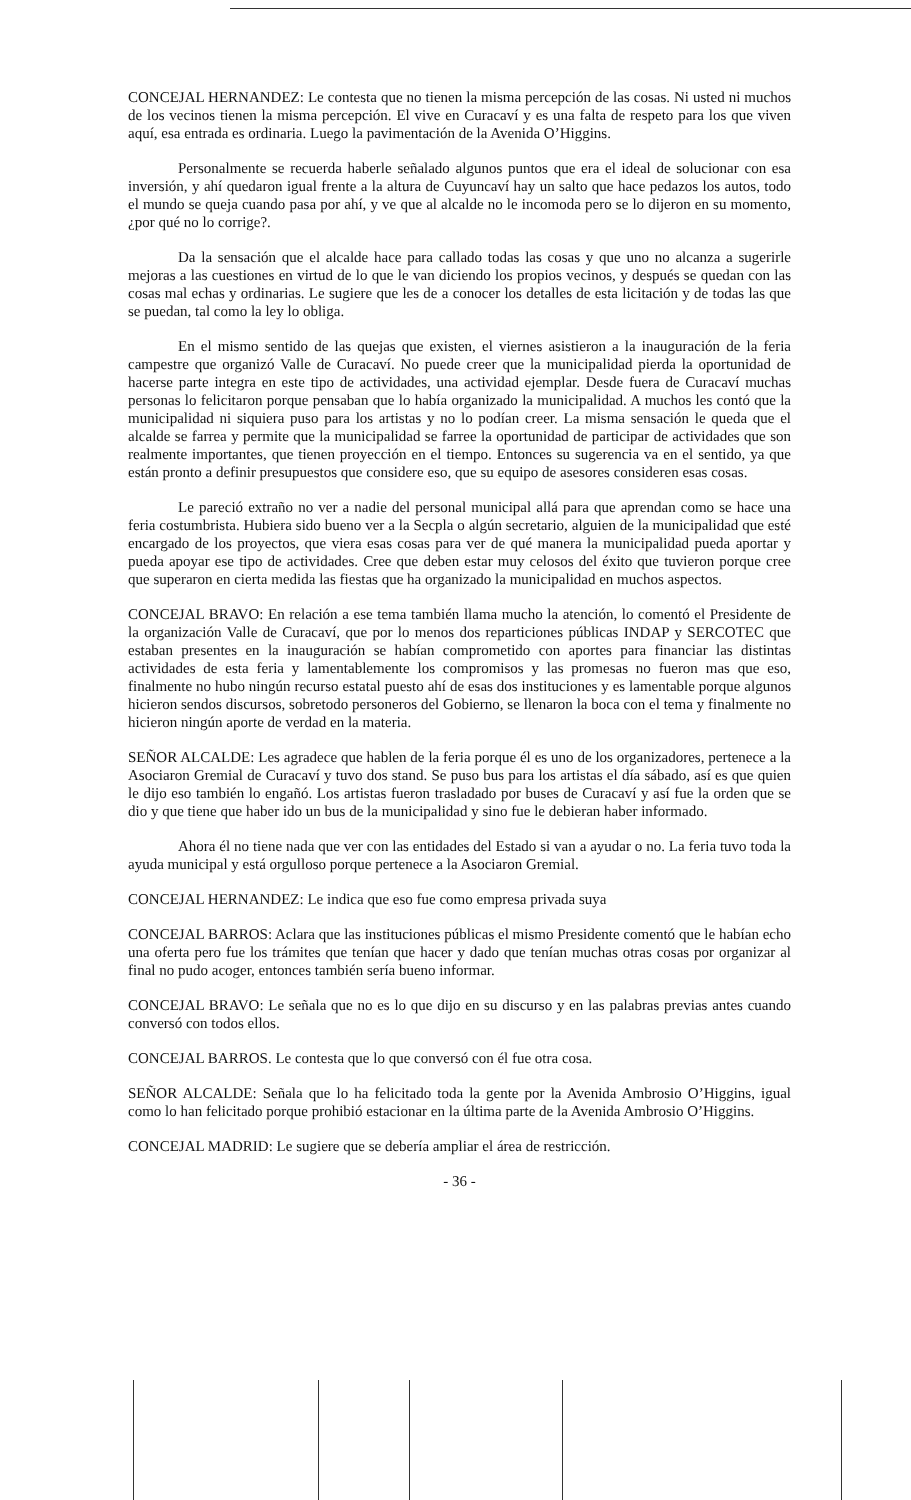CONCEJAL HERNANDEZ: Le contesta que no tienen la misma percepción de las cosas. Ni usted ni muchos de los vecinos tienen la misma percepción. El vive en Curacaví y es una falta de respeto para los que viven aquí, esa entrada es ordinaria. Luego la pavimentación de la Avenida O’Higgins.
Personalmente se recuerda haberle señalado algunos puntos que era el ideal de solucionar con esa inversión, y ahí quedaron igual frente a la altura de Cuyuncaví hay un salto que hace pedazos los autos, todo el mundo se queja cuando pasa por ahí, y ve que al alcalde no le incomoda pero se lo dijeron en su momento, ¿por qué no lo corrige?.
Da la sensación que el alcalde hace para callado todas las cosas y que uno no alcanza a sugerirle mejoras a las cuestiones en virtud de lo que le van diciendo los propios vecinos, y después se quedan con las cosas mal echas y ordinarias. Le sugiere que les de a conocer los detalles de esta licitación y de todas las que se puedan, tal como la ley lo obliga.
En el mismo sentido de las quejas que existen, el viernes asistieron a la inauguración de la feria campestre que organizó Valle de Curacaví. No puede creer que la municipalidad pierda la oportunidad de hacerse parte integra en este tipo de actividades, una actividad ejemplar. Desde fuera de Curacaví muchas personas lo felicitaron porque pensaban que lo había organizado la municipalidad. A muchos les contó que la municipalidad ni siquiera puso para los artistas y no lo podían creer. La misma sensación le queda que el alcalde se farrea y permite que la municipalidad se farree la oportunidad de participar de actividades que son realmente importantes, que tienen proyección en el tiempo. Entonces su sugerencia va en el sentido, ya que están pronto a definir presupuestos que considere eso, que su equipo de asesores consideren esas cosas.
Le pareció extraño no ver a nadie del personal municipal allá para que aprendan como se hace una feria costumbrista. Hubiera sido bueno ver a la Secpla o algún secretario, alguien de la municipalidad que esté encargado de los proyectos, que viera esas cosas para ver de qué manera la municipalidad pueda aportar y pueda apoyar ese tipo de actividades. Cree que deben estar muy celosos del éxito que tuvieron porque cree que superaron en cierta medida las fiestas que ha organizado la municipalidad en muchos aspectos.
CONCEJAL BRAVO: En relación a ese tema también llama mucho la atención, lo comentó el Presidente de la organización Valle de Curacaví, que por lo menos dos reparticiones públicas INDAP y SERCOTEC que estaban presentes en la inauguración se habían comprometido con aportes para financiar las distintas actividades de esta feria y lamentablemente los compromisos y las promesas no fueron mas que eso, finalmente no hubo ningún recurso estatal puesto ahí de esas dos instituciones y es lamentable porque algunos hicieron sendos discursos, sobretodo personeros del Gobierno, se llenaron la boca con el tema y finalmente no hicieron ningún aporte de verdad en la materia.
SEÑOR ALCALDE: Les agradece que hablen de la feria porque él es uno de los organizadores, pertenece a la Asociaron Gremial de Curacaví y tuvo dos stand. Se puso bus para los artistas el día sábado, así es que quien le dijo eso también lo engañó. Los artistas fueron trasladado por buses de Curacaví y así fue la orden que se dio y que tiene que haber ido un bus de la municipalidad y sino fue le debieran haber informado.
Ahora él no tiene nada que ver con las entidades del Estado si van a ayudar o no. La feria tuvo toda la ayuda municipal y está orgulloso porque pertenece a la Asociaron Gremial.
CONCEJAL HERNANDEZ: Le indica que eso fue como empresa privada suya
CONCEJAL BARROS: Aclara que las instituciones públicas el mismo Presidente comentó que le habían echo una oferta pero fue los trámites que tenían que hacer y dado que tenían muchas otras cosas por organizar al final no pudo acoger, entonces también sería bueno informar.
CONCEJAL BRAVO: Le señala que no es lo que dijo en su discurso y en las palabras previas antes cuando conversó con todos ellos.
CONCEJAL BARROS. Le contesta que lo que conversó con él fue otra cosa.
SEÑOR ALCALDE: Señala que lo ha felicitado toda la gente por la Avenida Ambrosio O’Higgins, igual como lo han felicitado porque prohibió estacionar en la última parte de la Avenida Ambrosio O’Higgins.
CONCEJAL MADRID: Le sugiere que se debería ampliar el área de restricción.
- 36 -